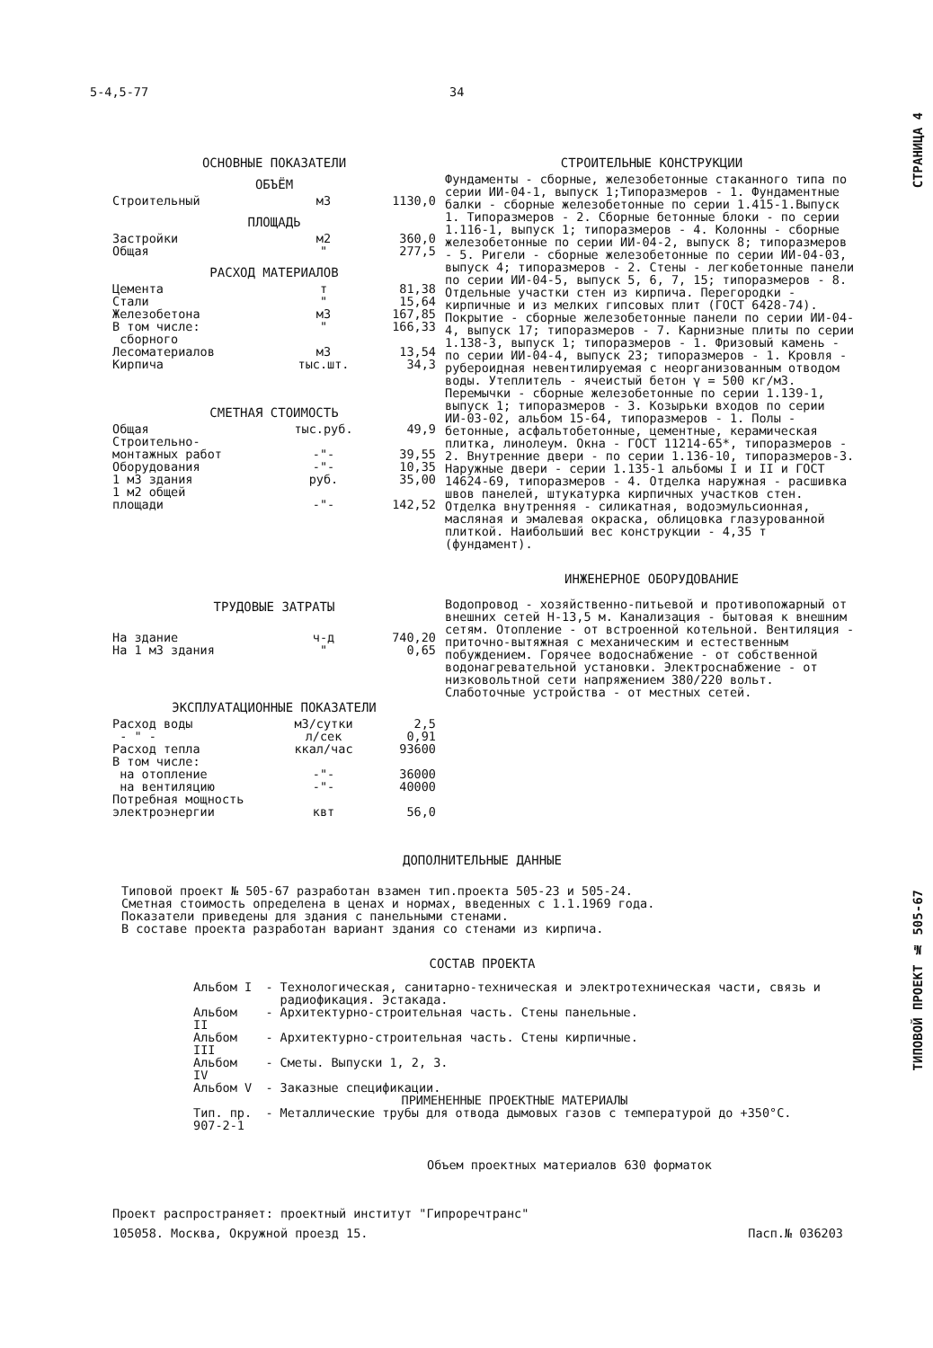СТРАНИЦА 4
ТИПОВОЙ ПРОЕКТ № 505-67
5-4,5-77 34
ОСНОВНЫЕ ПОКАЗАТЕЛИ
ОБЪЁМ
| Строительный | м3 | 1130,0 |
ПЛОЩАДЬ
| Застройки | м2 | 360,0 |
| Общая | " | 277,5 |
РАСХОД МАТЕРИАЛОВ
| Цемента | т | 81,38 |
| Стали | " | 15,64 |
| Железобетона | м3 | 167,85 |
| В том числе: сборного | " | 166,33 |
| Лесоматериалов | м3 | 13,54 |
| Кирпича | тыс.шт. | 34,3 |
СМЕТНАЯ СТОИМОСТЬ
| Общая | тыс.руб. | 49,9 |
| Строительно- монтажных работ | -"- | 39,55 |
| Оборудования | -"- | 10,35 |
| 1 м3 здания | руб. | 35,00 |
| 1 м2 общей площади | -"- | 142,52 |
ТРУДОВЫЕ ЗАТРАТЫ
| На здание | ч-д | 740,20 |
| На 1 м3 здания | " | 0,65 |
ЭКСПЛУАТАЦИОННЫЕ ПОКАЗАТЕЛИ
| Расход воды | м3/сутки | 2,5 |
| - " - | л/сек | 0,91 |
| Расход тепла | ккал/час | 93600 |
| В том числе: | | |
| на отопление | -"- | 36000 |
| на вентиляцию | -"- | 40000 |
| Потребная мощность электроэнергии | квт | 56,0 |
СТРОИТЕЛЬНЫЕ КОНСТРУКЦИИ
Фундаменты - сборные, железобетонные стаканного типа по серии ИИ-04-1, выпуск 1;Типоразмеров - 1. Фундаментные балки - сборные железобетонные по серии 1.415-1.Выпуск 1. Типоразмеров - 2. Сборные бетонные блоки - по серии 1.116-1, выпуск 1; типоразмеров - 4. Колонны - сборные железобетонные по серии ИИ-04-2, выпуск 8; типоразмеров - 5. Ригели - сборные железобетонные по серии ИИ-04-03, выпуск 4; типоразмеров - 2. Стены - легкобетонные панели по серии ИИ-04-5, выпуск 5, 6, 7, 15; типоразмеров - 8. Отдельные участки стен из кирпича. Перегородки - кирпичные и из мелких гипсовых плит (ГОСТ 6428-74). Покрытие - сборные железобетонные панели по серии ИИ-04-4, выпуск 17; типоразмеров - 7. Карнизные плиты по серии 1.138-3, выпуск 1; типоразмеров - 1. Фризовый камень - по серии ИИ-04-4, выпуск 23; типоразмеров - 1. Кровля - рубероидная невентилируемая с неорганизованным отводом воды. Утеплитель - ячеистый бетон γ = 500 кг/м3. Перемычки - сборные железобетонные по серии 1.139-1, выпуск 1; типоразмеров - 3. Козырьки входов по серии ИИ-03-02, альбом 15-64, типоразмеров - 1. Полы - бетонные, асфальтобетонные, цементные, керамическая плитка, линолеум. Окна - ГОСТ 11214-65*, типоразмеров - 2. Внутренние двери - по серии 1.136-10, типоразмеров-3. Наружные двери - серии 1.135-1 альбомы I и II и ГОСТ 14624-69, типоразмеров - 4. Отделка наружная - расшивка швов панелей, штукатурка кирпичных участков стен. Отделка внутренняя - силикатная, водоэмульсионная, масляная и эмалевая окраска, облицовка глазурованной плиткой. Наибольший вес конструкции - 4,35 т (фундамент).
ИНЖЕНЕРНОЕ ОБОРУДОВАНИЕ
Водопровод - хозяйственно-питьевой и противопожарный от внешних сетей Н-13,5 м. Канализация - бытовая к внешним сетям. Отопление - от встроенной котельной. Вентиляция - приточно-вытяжная с механическим и естественным побуждением. Горячее водоснабжение - от собственной водонагревательной установки. Электроснабжение - от низковольтной сети напряжением 380/220 вольт. Слаботочные устройства - от местных сетей.
ДОПОЛНИТЕЛЬНЫЕ ДАННЫЕ
Типовой проект № 505-67 разработан взамен тип.проекта 505-23 и 505-24.
Сметная стоимость определена в ценах и нормах, введенных с 1.1.1969 года.
Показатели приведены для здания с панельными стенами.
В составе проекта разработан вариант здания со стенами из кирпича.
СОСТАВ ПРОЕКТА
| Альбом I | - | Технологическая, санитарно-техническая и электротехническая части, связь и радиофикация. Эстакада. |
| Альбом II | - | Архитектурно-строительная часть. Стены панельные. |
| Альбом III | - | Архитектурно-строительная часть. Стены кирпичные. |
| Альбом IV | - | Сметы. Выпуски 1, 2, 3. |
| Альбом V | - | Заказные спецификации. |
| ПРИМЕНЕННЫЕ ПРОЕКТНЫЕ МАТЕРИАЛЫ | | |
| Тип. пр. 907-2-1 | - | Металлические трубы для отвода дымовых газов с температурой до +350°С. |
Объем проектных материалов 630 форматок
Проект распространяет: проектный институт "Гипроречтранс"
105058. Москва, Окружной проезд 15. Пасп.№ 036203